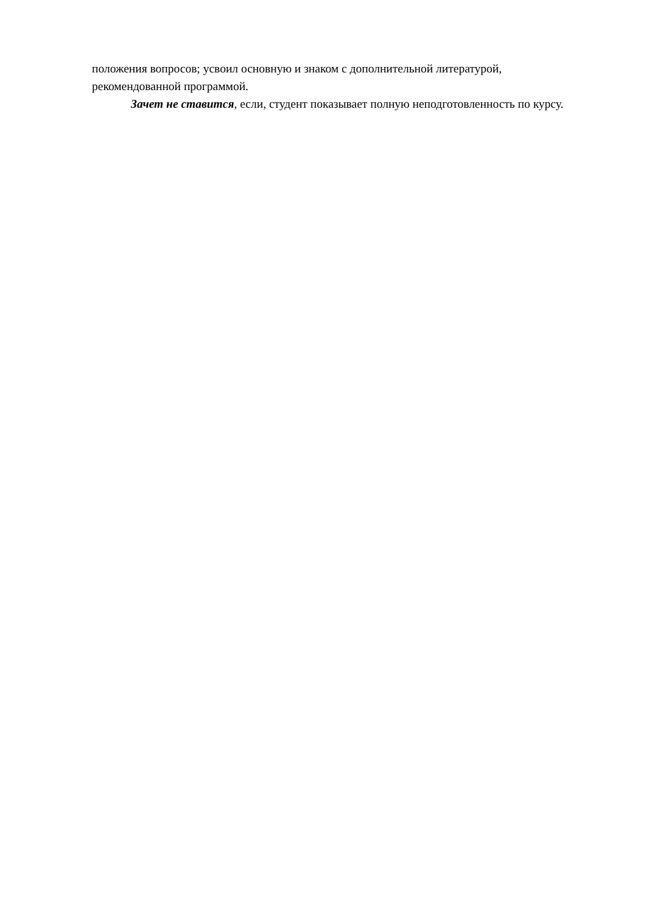положения вопросов; усвоил основную и знаком с дополнительной литературой, рекомендованной программой.
Зачет не ставится, если, студент показывает полную неподготовленность по курсу.